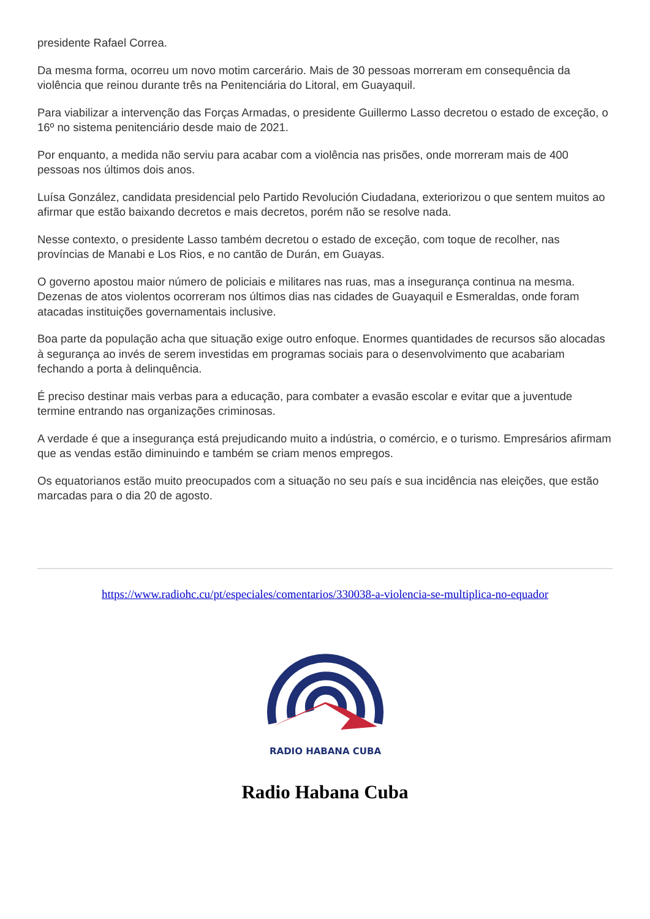presidente Rafael Correa.
Da mesma forma, ocorreu um novo motim carcerário. Mais de 30 pessoas morreram em consequência da violência que reinou durante três na Penitenciária do Litoral, em Guayaquil.
Para viabilizar a intervenção das Forças Armadas, o presidente Guillermo Lasso decretou o estado de exceção, o 16º no sistema penitenciário desde maio de 2021.
Por enquanto, a medida não serviu para acabar com a violência nas prisões, onde morreram mais de 400 pessoas nos últimos dois anos.
Luísa González, candidata presidencial pelo Partido Revolución Ciudadana, exteriorizou o que sentem muitos ao afirmar que estão baixando decretos e mais decretos, porém não se resolve nada.
Nesse contexto, o presidente Lasso também decretou o estado de exceção, com toque de recolher, nas províncias de Manabi e Los Rios, e no cantão de Durán, em Guayas.
O governo apostou maior número de policiais e militares nas ruas, mas a insegurança continua na mesma. Dezenas de atos violentos ocorreram nos últimos dias nas cidades de Guayaquil e Esmeraldas, onde foram atacadas instituições governamentais inclusive.
Boa parte da população acha que situação exige outro enfoque. Enormes quantidades de recursos são alocadas à segurança ao invés de serem investidas em programas sociais para o desenvolvimento que acabariam fechando a porta à delinquência.
É preciso destinar mais verbas para a educação, para combater a evasão escolar e evitar que a juventude termine entrando nas organizações criminosas.
A verdade é que a insegurança está prejudicando muito a indústria, o comércio, e o turismo. Empresários afirmam que as vendas estão diminuindo e também se criam menos empregos.
Os equatorianos estão muito preocupados com a situação no seu país e sua incidência nas eleições, que estão marcadas para o dia 20 de agosto.
https://www.radiohc.cu/pt/especiales/comentarios/330038-a-violencia-se-multiplica-no-equador
RADIO HABANA CUBA
Radio Habana Cuba